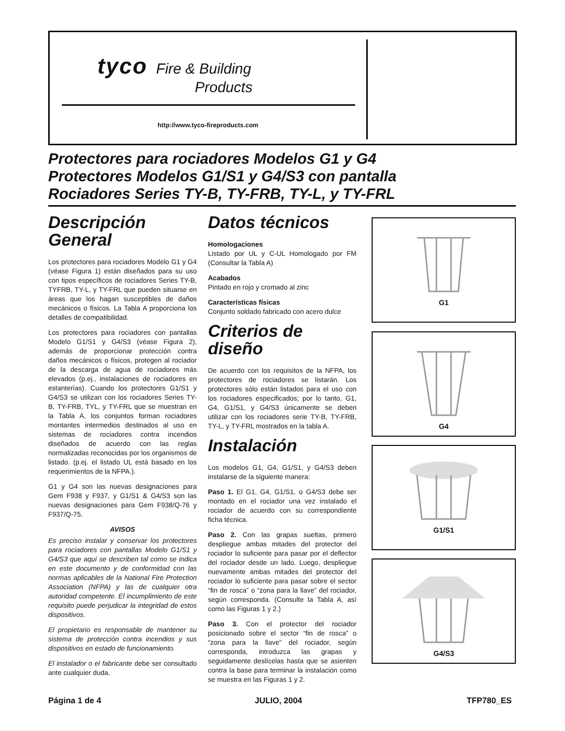tyco Fire & Building
Products
http://www.tyco-fireproducts.com
Protectores para rociadores Modelos G1 y G4
Protectores Modelos G1/S1 y G4/S3 con pantalla
Rociadores Series TY-B, TY-FRB, TY-L, y TY-FRL
Descripción General
Los protectores para rociadores Modelo G1 y G4 (véase Figura 1) están diseñados para su uso con tipos específicos de rociadores Series TY-B, TYFRB, TY-L, y TY-FRL que pueden situarse en áreas que los hagan susceptibles de daños mecánicos o físicos. La Tabla A proporciona los detalles de compatibilidad.
Los protectores para rociadores con pantallas Modelo G1/S1 y G4/S3 (véase Figura 2), además de proporcionar protección contra daños mecánicos o físicos, protegen al rociador de la descarga de agua de rociadores más elevados (p.ej., instalaciones de rociadores en estanterías). Cuando los protectores G1/S1 y G4/S3 se utilizan con los rociadores Series TY-B, TY-FRB, TYL, y TY-FRL que se muestran en la Tabla A, los conjuntos forman rociadores montantes intermedios destinados al uso en sistemas de rociadores contra incendios diseñados de acuerdo con las reglas normalizadas reconocidas por los organismos de listado. (p.ej. el listado UL está basado en los requerimientos de la NFPA.).
G1 y G4 son las nuevas designaciones para Gem F938 y F937, y G1/S1 & G4/S3 son las nuevas designaciones para Gem F938/Q-76 y F937/Q-75.
AVISOS
Es preciso instalar y conservar los protectores para rociadores con pantallas Modelo G1/S1 y G4/S3 que aquí se describen tal como se indica en este documento y de conformidad con las normas aplicables de la National Fire Protection Association (NFPA) y las de cualquier otra autoridad competente. El incumplimiento de este requisito puede perjudicar la integridad de estos dispositivos.
El propietario es responsable de mantener su sistema de protección contra incendios y sus dispositivos en estado de funcionamiento.
El instalador o el fabricante debe ser consultado ante cualquier duda.
Datos técnicos
Homologaciones
Listado por UL y C-UL Homologado por FM (Consultar la Tabla A)
Acabados
Pintado en rojo y cromado al zinc
Características físicas
Conjunto soldado fabricado con acero dulce
Criterios de diseño
De acuerdo con los requisitos de la NFPA, los protectores de rociadores se listarán. Los protectores sólo están listados para el uso con los rociadores especificados; por lo tanto, G1, G4, G1/S1, y G4/S3 únicamente se deben utilizar con los rociadores serie TY-B, TY-FRB, TY-L, y TY-FRL mostrados en la tabla A.
Instalación
Los modelos G1, G4, G1/S1, y G4/S3 deben instalarse de la siguiente manera:
Paso 1. El G1, G4, G1/S1, o G4/S3 debe ser montado en el rociador una vez instalado el rociador de acuerdo con su correspondiente ficha técnica.
Paso 2. Con las grapas sueltas, primero despliegue ambas mitades del protector del rociador lo suficiente para pasar por el deflector del rociador desde un lado. Luego, despliegue nuevamente ambas mitades del protector del rociador lo suficiente para pasar sobre el sector “fin de rosca” o “zona para la llave” del rociador, según corresponda. (Consulte la Tabla A, así como las Figuras 1 y 2.)
Paso 3. Con el protector del rociador posicionado sobre el sector “fin de rosca” o “zona para la llave” del rociador, según corresponda, introduzca las grapas y seguidamente deslícelas hasta que se asienten contra la base para terminar la instalación como se muestra en las Figuras 1 y 2.
G1
G4
G1/S1
G4/S3
Página 1 de 4 JULIO, 2004 TFP780_ES